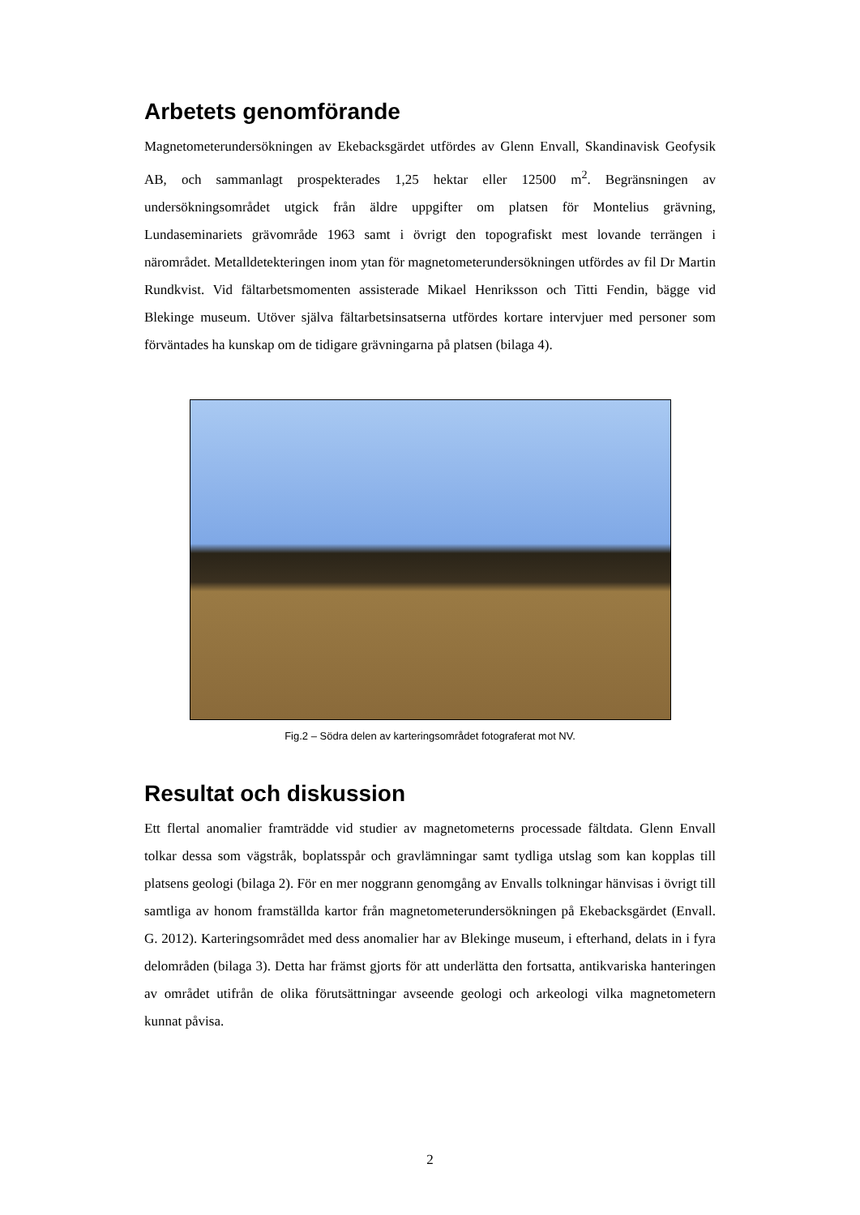Arbetets genomförande
Magnetometerundersökningen av Ekebacksgärdet utfördes av Glenn Envall, Skandinavisk Geofysik AB, och sammanlagt prospekterades 1,25 hektar eller 12500 m<sup>2</sup>. Begränsningen av undersökningsområdet utgick från äldre uppgifter om platsen för Montelius grävning, Lundaseminariets grävområde 1963 samt i övrigt den topografiskt mest lovande terrängen i närområdet. Metalldetekteringen inom ytan för magnetometerundersökningen utfördes av fil Dr Martin Rundkvist. Vid fältarbetsmomenten assisterade Mikael Henriksson och Titti Fendin, bägge vid Blekinge museum. Utöver själva fältarbetsinsatserna utfördes kortare intervjuer med personer som förväntades ha kunskap om de tidigare grävningarna på platsen (bilaga 4).
Fig.2 – Södra delen av karteringsområdet fotograferat mot NV.
Resultat och diskussion
Ett flertal anomalier framträdde vid studier av magnetometerns processade fältdata. Glenn Envall tolkar dessa som vägstråk, boplatsspår och gravlämningar samt tydliga utslag som kan kopplas till platsens geologi (bilaga 2). För en mer noggrann genomgång av Envalls tolkningar hänvisas i övrigt till samtliga av honom framställda kartor från magnetometerundersökningen på Ekebacksgärdet (Envall. G. 2012). Karteringsområdet med dess anomalier har av Blekinge museum, i efterhand, delats in i fyra delområden (bilaga 3). Detta har främst gjorts för att underlätta den fortsatta, antikvariska hanteringen av området utifrån de olika förutsättningar avseende geologi och arkeologi vilka magnetometern kunnat påvisa.
2